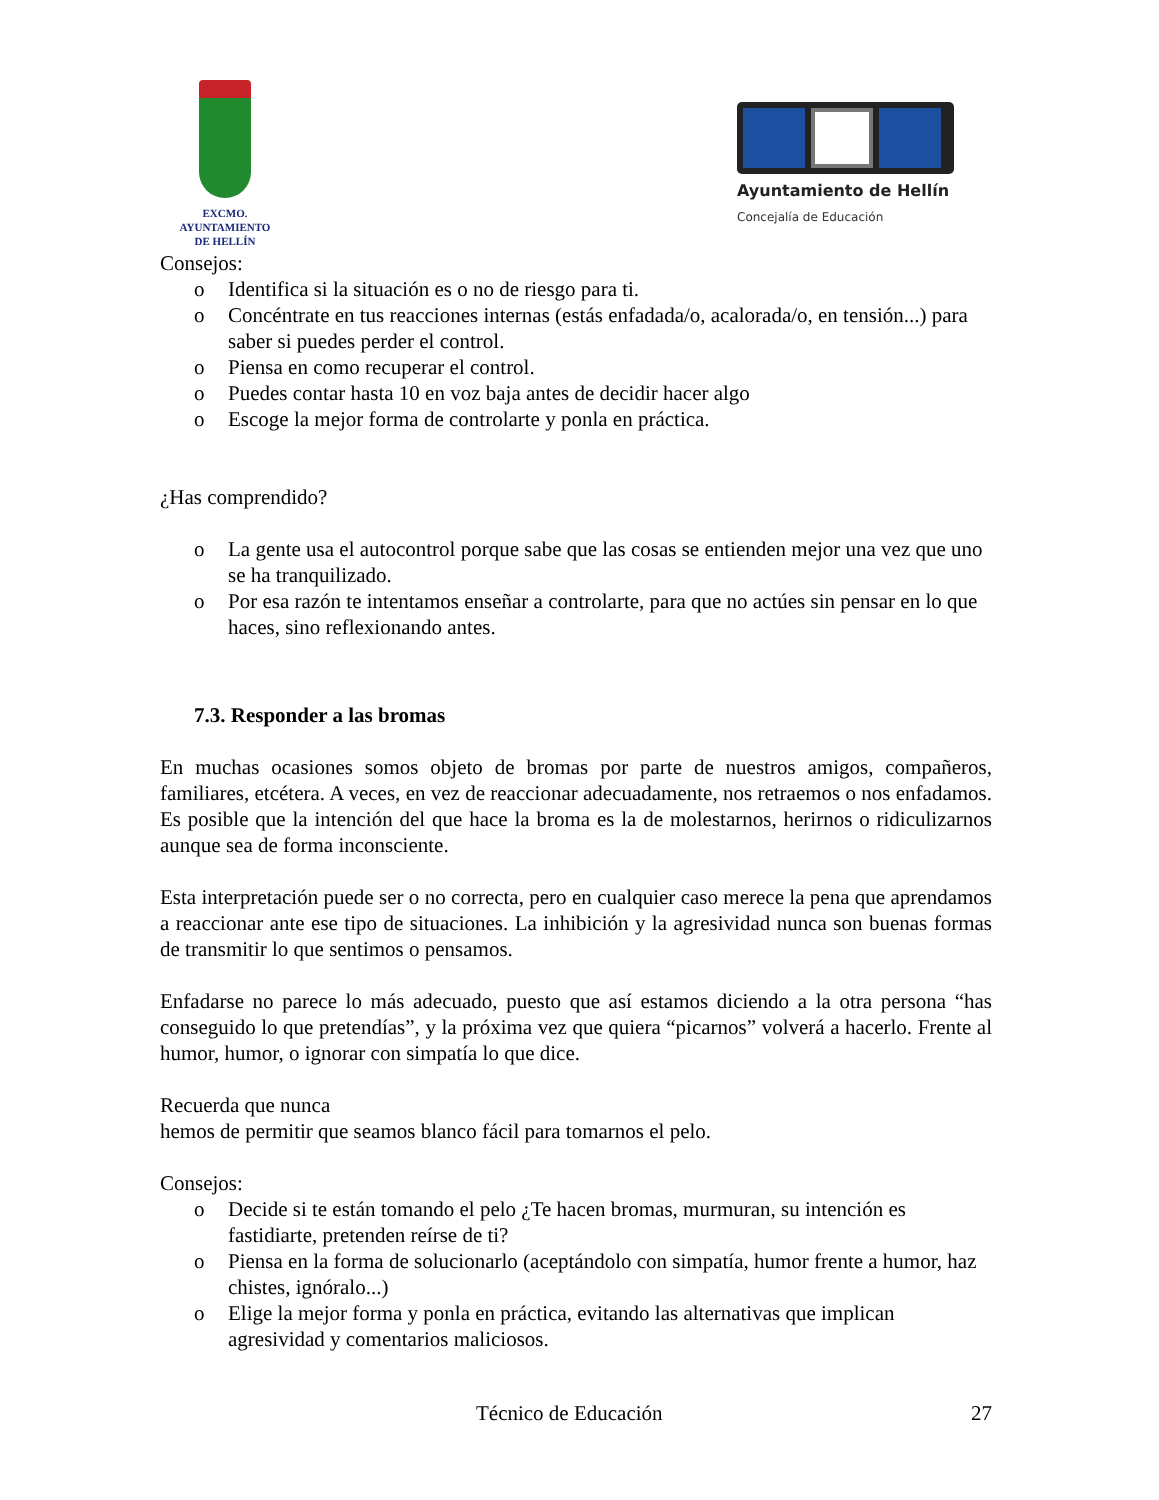EXCMO. AYUNTAMIENTO
DE HELLÍN
Ayuntamiento de Hellín
Concejalía de Educación
Consejos:
o Identifica si la situación es o no de riesgo para ti.
o Concéntrate en tus reacciones internas (estás enfadada/o, acalorada/o, en tensión...) para saber si puedes perder el control.
o Piensa en como recuperar el control.
o Puedes contar hasta 10 en voz baja antes de decidir hacer algo
o Escoge la mejor forma de controlarte y ponla en práctica.
¿Has comprendido?
o La gente usa el autocontrol porque sabe que las cosas se entienden mejor una vez que uno se ha tranquilizado.
o Por esa razón te intentamos enseñar a controlarte, para que no actúes sin pensar en lo que haces, sino reflexionando antes.
7.3. Responder a las bromas
En muchas ocasiones somos objeto de bromas por parte de nuestros amigos, compañeros, familiares, etcétera. A veces, en vez de reaccionar adecuadamente, nos retraemos o nos enfadamos. Es posible que la intención del que hace la broma es la de molestarnos, herirnos o ridiculizarnos aunque sea de forma inconsciente.
Esta interpretación puede ser o no correcta, pero en cualquier caso merece la pena que aprendamos a reaccionar ante ese tipo de situaciones. La inhibición y la agresividad nunca son buenas formas de transmitir lo que sentimos o pensamos.
Enfadarse no parece lo más adecuado, puesto que así estamos diciendo a la otra persona “has conseguido lo que pretendías”, y la próxima vez que quiera “picarnos” volverá a hacerlo. Frente al humor, humor, o ignorar con simpatía lo que dice.
Recuerda que nunca
hemos de permitir que seamos blanco fácil para tomarnos el pelo.
Consejos:
o Decide si te están tomando el pelo ¿Te hacen bromas, murmuran, su intención es fastidiarte, pretenden reírse de ti?
o Piensa en la forma de solucionarlo (aceptándolo con simpatía, humor frente a humor, haz chistes, ignóralo...)
o Elige la mejor forma y ponla en práctica, evitando las alternativas que implican agresividad y comentarios maliciosos.
Técnico de Educación 27